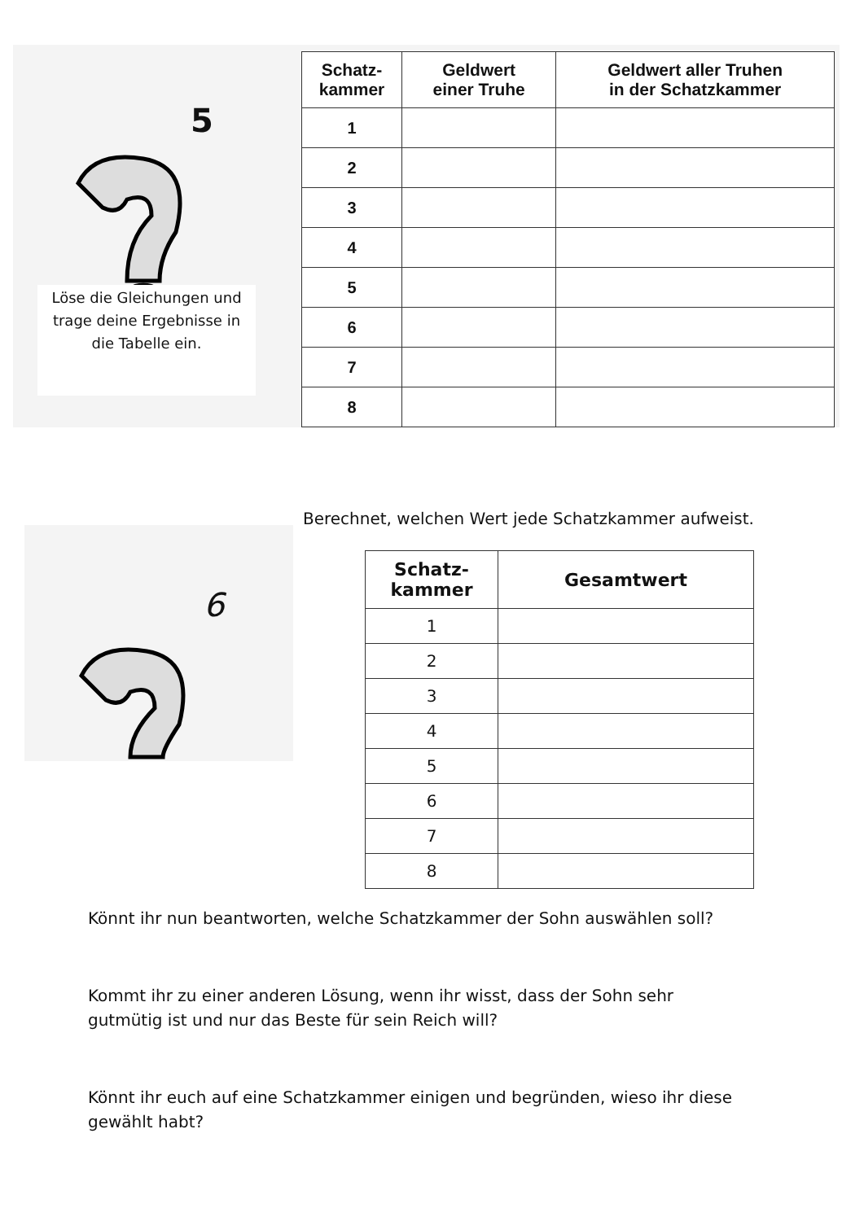5
Löse die Gleichungen und trage deine Ergebnisse in die Tabelle ein.
| Schatz- kammer | Geldwert einer Truhe | Geldwert aller Truhen in der Schatzkammer |
| --- | --- | --- |
| 1 | | |
| 2 | | |
| 3 | | |
| 4 | | |
| 5 | | |
| 6 | | |
| 7 | | |
| 8 | | |
Berechnet, welchen Wert jede Schatzkammer aufweist.
6
| Schatz- kammer | Gesamtwert |
| --- | --- |
| 1 | |
| 2 | |
| 3 | |
| 4 | |
| 5 | |
| 6 | |
| 7 | |
| 8 | |
Könnt ihr nun beantworten, welche Schatzkammer der Sohn auswählen soll?
Kommt ihr zu einer anderen Lösung, wenn ihr wisst, dass der Sohn sehr
gutmütig ist und nur das Beste für sein Reich will?
Könnt ihr euch auf eine Schatzkammer einigen und begründen, wieso ihr diese
gewählt habt?